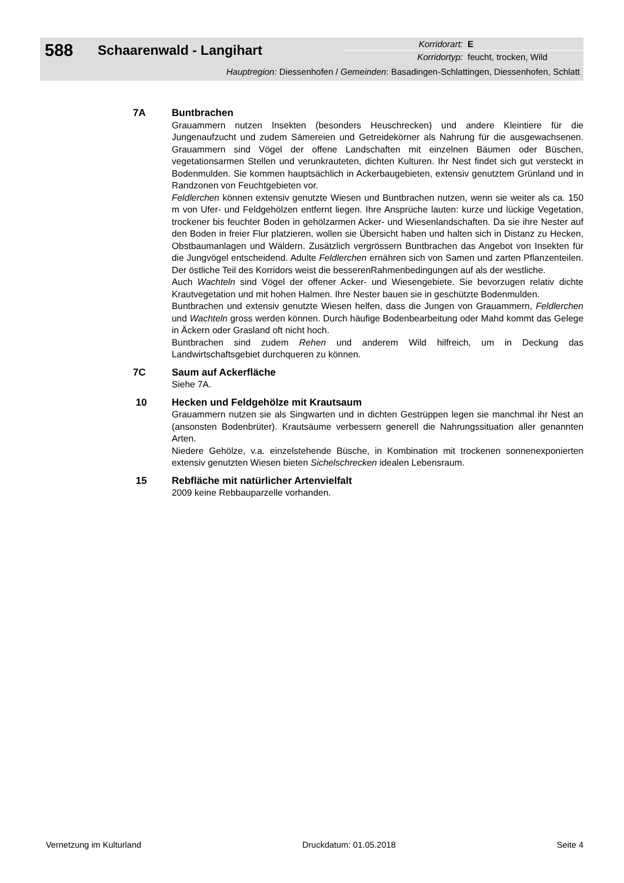588 Schaarenwald - Langihart
Korridorart: E
Korridortyp: feucht, trocken, Wild
Hauptregion: Diessenhofen / Gemeinden: Basadingen-Schlattingen, Diessenhofen, Schlatt
7A Buntbrachen
Grauammern nutzen Insekten (besonders Heuschrecken) und andere Kleintiere für die Jungenaufzucht und zudem Sämereien und Getreidekörner als Nahrung für die ausgewachsenen. Grauammern sind Vögel der offene Landschaften mit einzelnen Bäumen oder Büschen, vegetationsarmen Stellen und verunkrauteten, dichten Kulturen. Ihr Nest findet sich gut versteckt in Bodenmulden. Sie kommen hauptsächlich in Ackerbaugebieten, extensiv genutztem Grünland und in Randzonen von Feuchtgebieten vor.
Feldlerchen können extensiv genutzte Wiesen und Buntbrachen nutzen, wenn sie weiter als ca. 150 m von Ufer- und Feldgehölzen entfernt liegen. Ihre Ansprüche lauten: kurze und lückige Vegetation, trockener bis feuchter Boden in gehölzarmen Acker- und Wiesenlandschaften. Da sie ihre Nester auf den Boden in freier Flur platzieren, wollen sie Übersicht haben und halten sich in Distanz zu Hecken, Obstbaumanlagen und Wäldern. Zusätzlich vergrössern Buntbrachen das Angebot von Insekten für die Jungvögel entscheidend. Adulte Feldlerchen ernähren sich von Samen und zarten Pflanzenteilen. Der östliche Teil des Korridors weist die besserenRahmenbedingungen auf als der westliche.
Auch Wachteln sind Vögel der offener Acker- und Wiesengebiete. Sie bevorzugen relativ dichte Krautvegetation und mit hohen Halmen. Ihre Nester bauen sie in geschützte Bodenmulden.
Buntbrachen und extensiv genutzte Wiesen helfen, dass die Jungen von Grauammern, Feldlerchen und Wachteln gross werden können. Durch häufige Bodenbearbeitung oder Mahd kommt das Gelege in Äckern oder Grasland oft nicht hoch.
Buntbrachen sind zudem Rehen und anderem Wild hilfreich, um in Deckung das Landwirtschaftsgebiet durchqueren zu können.
7C Saum auf Ackerfläche
Siehe 7A.
10 Hecken und Feldgehölze mit Krautsaum
Grauammern nutzen sie als Singwarten und in dichten Gestrüppen legen sie manchmal ihr Nest an (ansonsten Bodenbrüter). Krautsäume verbessern generell die Nahrungssituation aller genannten Arten.
Niedere Gehölze, v.a. einzelstehende Büsche, in Kombination mit trockenen sonnenexponierten extensiv genutzten Wiesen bieten Sichelschrecken idealen Lebensraum.
15 Rebfläche mit natürlicher Artenvielfalt
2009 keine Rebbauparzelle vorhanden.
Vernetzung im Kulturland Druckdatum: 01.05.2018 Seite 4